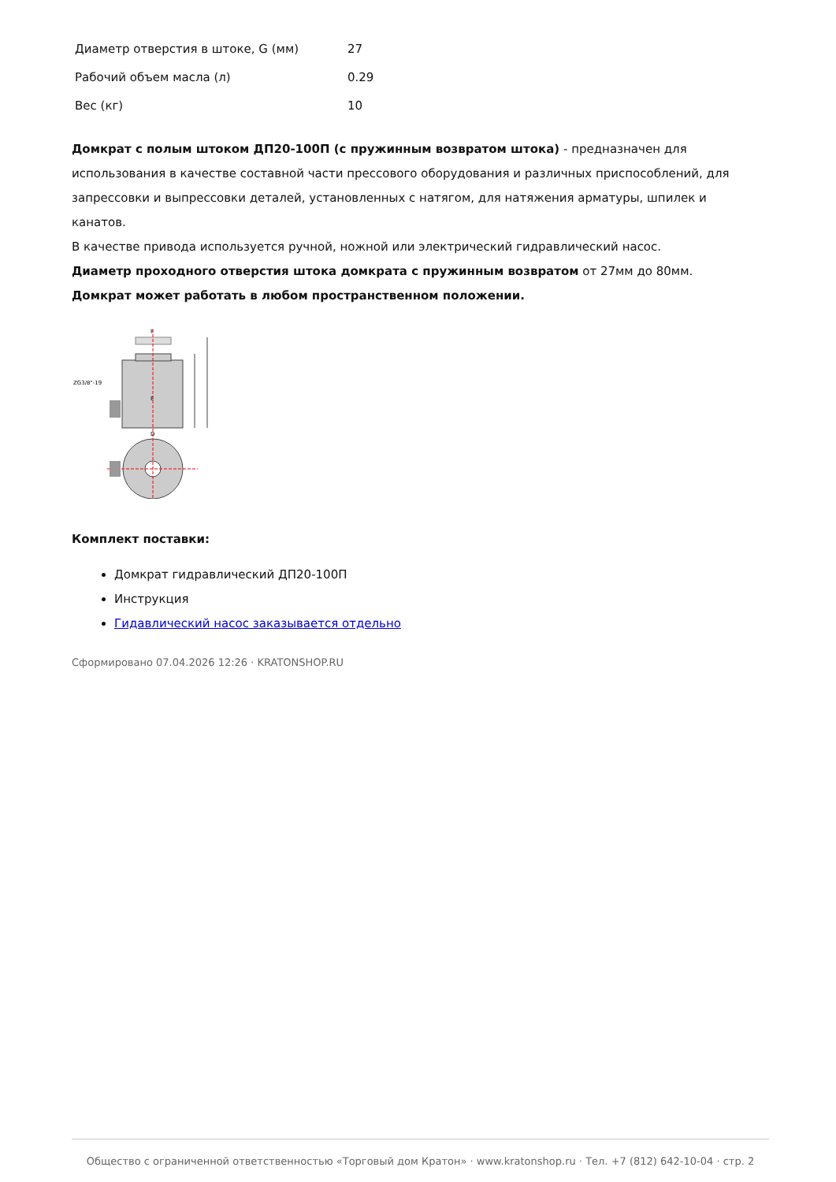| Диаметр отверстия в штоке, G (мм) | 27 |
| Рабочий объем масла (л) | 0.29 |
| Вес (кг) | 10 |
Домкрат с полым штоком ДП20-100П (с пружинным возвратом штока) - предназначен для использования в качестве составной части прессового оборудования и различных приспособлений, для запрессовки и выпрессовки деталей, установленных с натягом, для натяжения арматуры, шпилек и канатов.
В качестве привода используется ручной, ножной или электрический гидравлический насос.
Диаметр проходного отверстия штока домкрата с пружинным возвратом от 27мм до 80мм.
Домкрат может работать в любом пространственном положении.
ZG3/8"-19
F
E
D
Комплект поставки:
Домкрат гидравлический ДП20-100П
Инструкция
Гидавлический насос заказывается отдельно
Сформировано 07.04.2026 12:26 · KRATONSHOP.RU
Общество с ограниченной ответственностью «Торговый дом Кратон» · www.kratonshop.ru · Тел. +7 (812) 642-10-04 · стр. 2